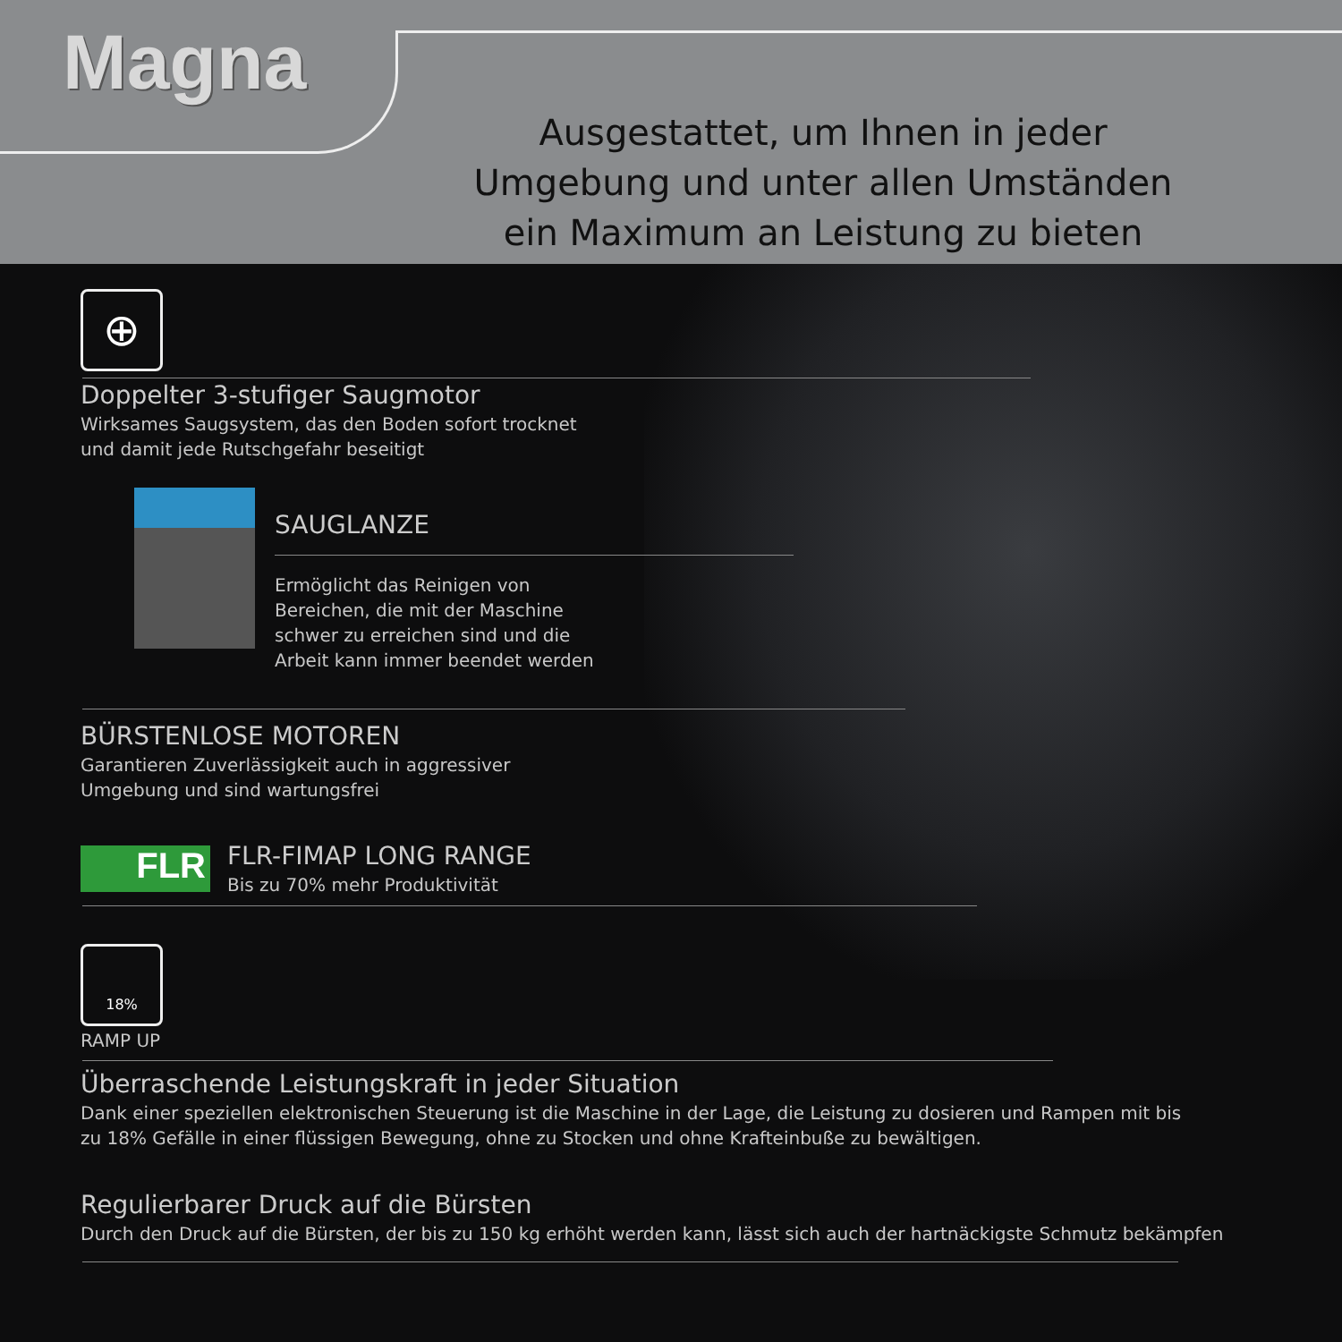Magna
Ausgestattet, um Ihnen in jeder Umgebung und unter allen Umständen ein Maximum an Leistung zu bieten
⊕
Doppelter 3-stufiger Saugmotor
Wirksames Saugsystem, das den Boden sofort trocknet
und damit jede Rutschgefahr beseitigt
SAUGLANZE
Ermöglicht das Reinigen von
Bereichen, die mit der Maschine
schwer zu erreichen sind und die
Arbeit kann immer beendet werden
BÜRSTENLOSE MOTOREN
Garantieren Zuverlässigkeit auch in aggressiver
Umgebung und sind wartungsfrei
FLR
FLR-FIMAP LONG RANGE
Bis zu 70% mehr Produktivität
18%
RAMP UP
Überraschende Leistungskraft in jeder Situation
Dank einer speziellen elektronischen Steuerung ist die Maschine in der Lage, die Leistung zu dosieren und Rampen mit bis zu 18% Gefälle in einer flüssigen Bewegung, ohne zu Stocken und ohne Krafteinbuße zu bewältigen.
Regulierbarer Druck auf die Bürsten
Durch den Druck auf die Bürsten, der bis zu 150 kg erhöht werden kann, lässt sich auch der hartnäckigste Schmutz bekämpfen